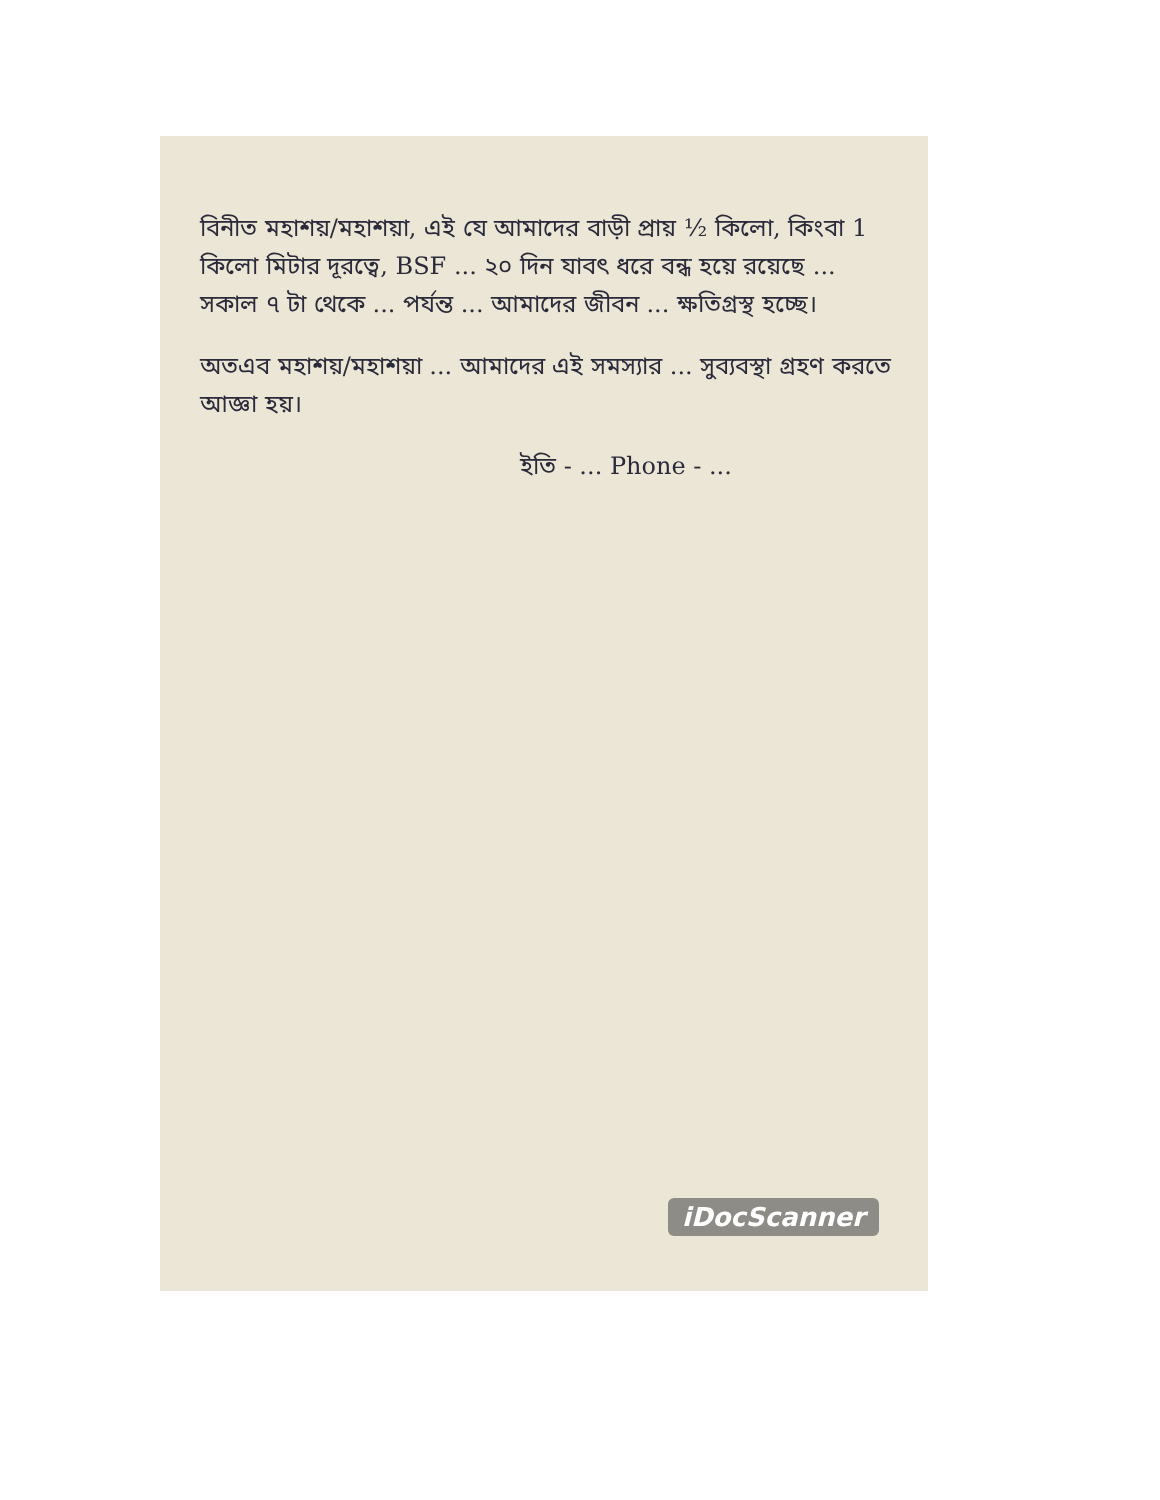বিনীত মহাশয়/মহাশয়া, এই যে আমাদের বাড়ী প্রায় ½ কিলো, কিংবা 1 কিলো মিটার দূরত্বে, BSF ... ২০ দিন যাবৎ ধরে বন্ধ হয়ে রয়েছে ... সকাল ৭ টা থেকে ... পর্যন্ত ... আমাদের জীবন ... ক্ষতিগ্রস্থ হচ্ছে।
অতএব মহাশয়/মহাশয়া ... আমাদের এই সমস্যার ... সুব্যবস্থা গ্রহণ করতে আজ্ঞা হয়।
ইতি - ... Phone - ...
iDocScanner